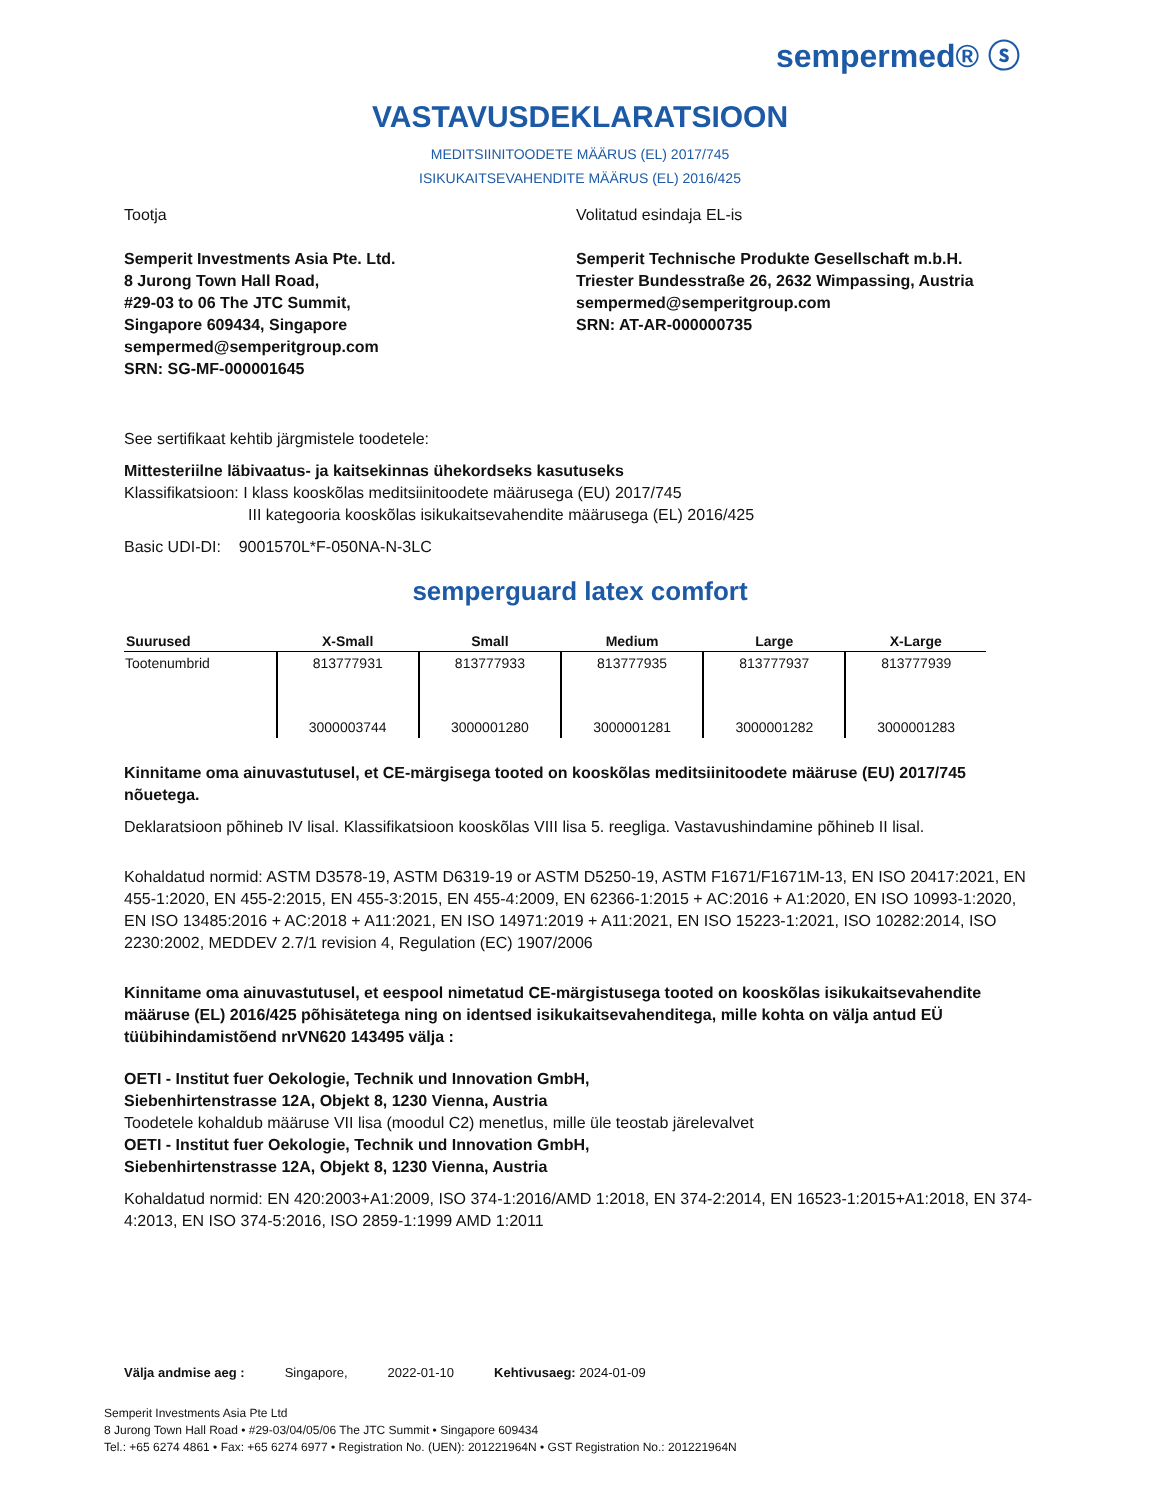sempermed® ⓢ
VASTAVUSDEKLARATSIOON
MEDITSIINITOODETE MÄÄRUS (EL) 2017/745
ISIKUKAITSEVAHENDITE MÄÄRUS (EL) 2016/425
Tootja
Semperit Investments Asia Pte. Ltd.
8 Jurong Town Hall Road,
#29-03 to 06 The JTC Summit,
Singapore 609434, Singapore
sempermed@semperitgroup.com
SRN: SG-MF-000001645
Volitatud esindaja EL-is
Semperit Technische Produkte Gesellschaft m.b.H.
Triester Bundesstraße 26, 2632 Wimpassing, Austria
sempermed@semperitgroup.com
SRN: AT-AR-000000735
See sertifikaat kehtib järgmistele toodetele:
Mittesteriilne läbivaatus- ja kaitsekinnas ühekordseks kasutuseks
Klassifikatsioon: I klass kooskõlas meditsiinitoodete määrusega (EU) 2017/745
III kategooria kooskõlas isikukaitsevahendite määrusega (EL) 2016/425
Basic UDI-DI: 9001570L*F-050NA-N-3LC
semperguard latex comfort
| Suurused | X-Small | Small | Medium | Large | X-Large |
| --- | --- | --- | --- | --- | --- |
| Tootenumbrid | 813777931 | 813777933 | 813777935 | 813777937 | 813777939 |
| | 3000003744 | 3000001280 | 3000001281 | 3000001282 | 3000001283 |
Kinnitame oma ainuvastutusel, et CE-märgisega tooted on kooskõlas meditsiinitoodete määruse (EU) 2017/745 nõuetega.
Deklaratsioon põhineb IV lisal. Klassifikatsioon kooskõlas VIII lisa 5. reegliga. Vastavushindamine põhineb II lisal.
Kohaldatud normid: ASTM D3578-19, ASTM D6319-19 or ASTM D5250-19, ASTM F1671/F1671M-13, EN ISO 20417:2021, EN 455-1:2020, EN 455-2:2015, EN 455-3:2015, EN 455-4:2009, EN 62366-1:2015 + AC:2016 + A1:2020, EN ISO 10993-1:2020, EN ISO 13485:2016 + AC:2018 + A11:2021, EN ISO 14971:2019 + A11:2021, EN ISO 15223-1:2021, ISO 10282:2014, ISO 2230:2002, MEDDEV 2.7/1 revision 4, Regulation (EC) 1907/2006
Kinnitame oma ainuvastutusel, et eespool nimetatud CE-märgistusega tooted on kooskõlas isikukaitsevahendite määruse (EL) 2016/425 põhisätetega ning on identsed isikukaitsevahenditega, mille kohta on välja antud EÜ tüübihindamistõend nrVN620 143495 välja :
OETI - Institut fuer Oekologie, Technik und Innovation GmbH,
Siebenhirtenstrasse 12A, Objekt 8, 1230 Vienna, Austria
Toodetele kohaldub määruse VII lisa (moodul C2) menetlus, mille üle teostab järelevalvet
OETI - Institut fuer Oekologie, Technik und Innovation GmbH,
Siebenhirtenstrasse 12A, Objekt 8, 1230 Vienna, Austria
Kohaldatud normid: EN 420:2003+A1:2009, ISO 374-1:2016/AMD 1:2018, EN 374-2:2014, EN 16523-1:2015+A1:2018, EN 374-4:2013, EN ISO 374-5:2016, ISO 2859-1:1999 AMD 1:2011
Välja andmise aeg : Singapore, 2022-01-10 Kehtivusaeg: 2024-01-09
Semperit Investments Asia Pte Ltd
8 Jurong Town Hall Road • #29-03/04/05/06 The JTC Summit • Singapore 609434
Tel.: +65 6274 4861 • Fax: +65 6274 6977 • Registration No. (UEN): 201221964N • GST Registration No.: 201221964N